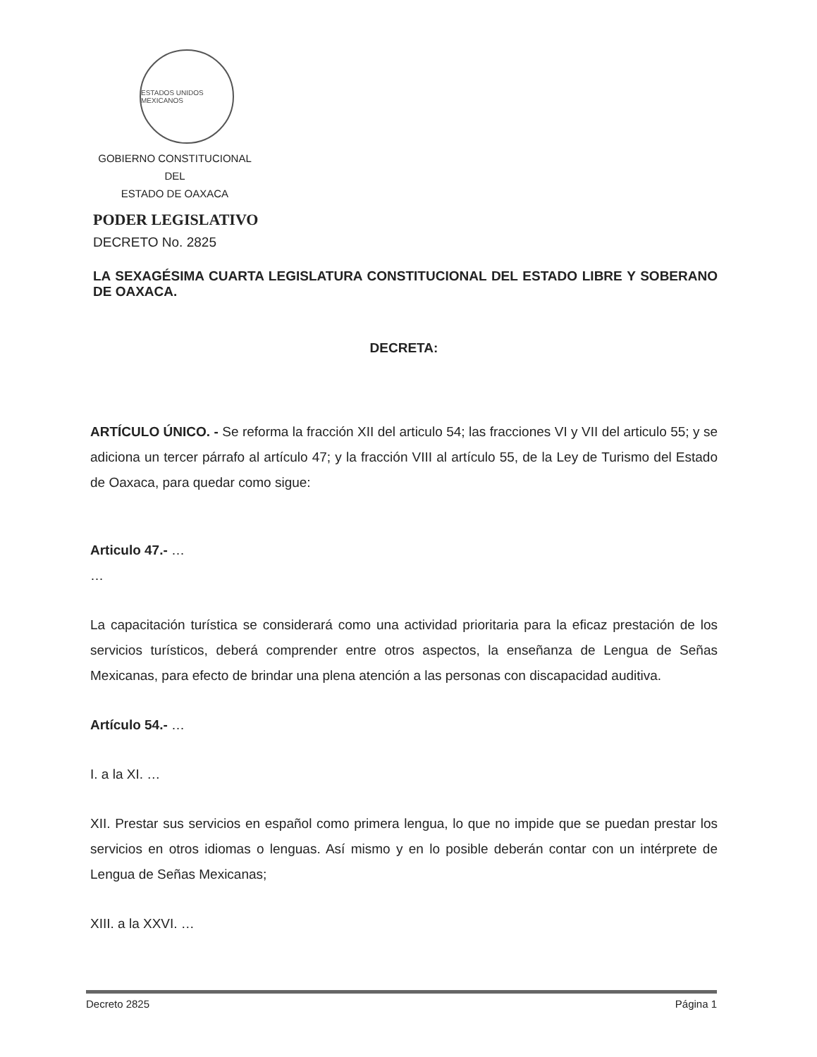ESTADOS UNIDOS MEXICANOS
GOBIERNO CONSTITUCIONAL
DEL
ESTADO DE OAXACA
PODER LEGISLATIVO
DECRETO No. 2825
LA SEXAGÉSIMA CUARTA LEGISLATURA CONSTITUCIONAL DEL ESTADO LIBRE Y SOBERANO DE OAXACA.
DECRETA:
ARTÍCULO ÚNICO. - Se reforma la fracción XII del articulo 54; las fracciones VI y VII del articulo 55; y se adiciona un tercer párrafo al artículo 47; y la fracción VIII al artículo 55, de la Ley de Turismo del Estado de Oaxaca, para quedar como sigue:
Articulo 47.- …
…
La capacitación turística se considerará como una actividad prioritaria para la eficaz prestación de los servicios turísticos, deberá comprender entre otros aspectos, la enseñanza de Lengua de Señas Mexicanas, para efecto de brindar una plena atención a las personas con discapacidad auditiva.
Artículo 54.- …
I. a la XI. …
XII. Prestar sus servicios en español como primera lengua, lo que no impide que se puedan prestar los servicios en otros idiomas o lenguas. Así mismo y en lo posible deberán contar con un intérprete de Lengua de Señas Mexicanas;
XIII. a la XXVI. …
Decreto 2825 Página 1